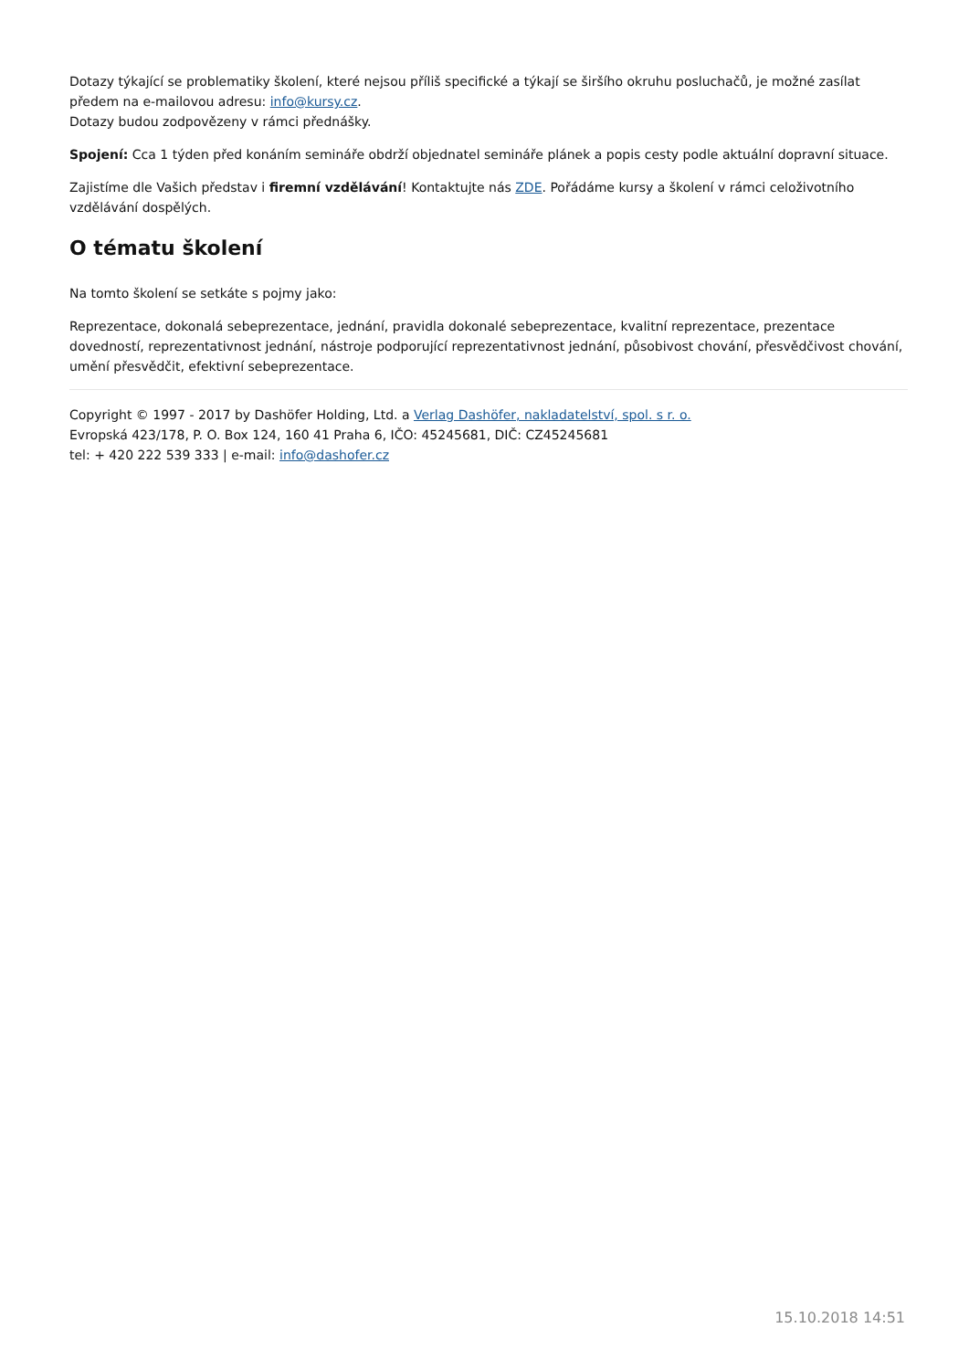Dotazy týkající se problematiky školení, které nejsou příliš specifické a týkají se širšího okruhu posluchačů, je možné zasílat předem na e-mailovou adresu: info@kursy.cz.
Dotazy budou zodpovězeny v rámci přednášky.
Spojení: Cca 1 týden před konáním semináře obdrží objednatel semináře plánek a popis cesty podle aktuální dopravní situace.
Zajistíme dle Vašich představ i firemní vzdělávání! Kontaktujte nás ZDE. Pořádáme kursy a školení v rámci celoživotního vzdělávání dospělých.
O tématu školení
Na tomto školení se setkáte s pojmy jako:
Reprezentace, dokonalá sebeprezentace, jednání, pravidla dokonalé sebeprezentace, kvalitní reprezentace, prezentace dovedností, reprezentativnost jednání, nástroje podporující reprezentativnost jednání, působivost chování, přesvědčivost chování, umění přesvědčit, efektivní sebeprezentace.
Copyright © 1997 - 2017 by Dashöfer Holding, Ltd. a Verlag Dashöfer, nakladatelství, spol. s r. o.
Evropská 423/178, P. O. Box 124, 160 41 Praha 6, IČO: 45245681, DIČ: CZ45245681
tel: + 420 222 539 333 | e-mail: info@dashofer.cz
15.10.2018 14:51